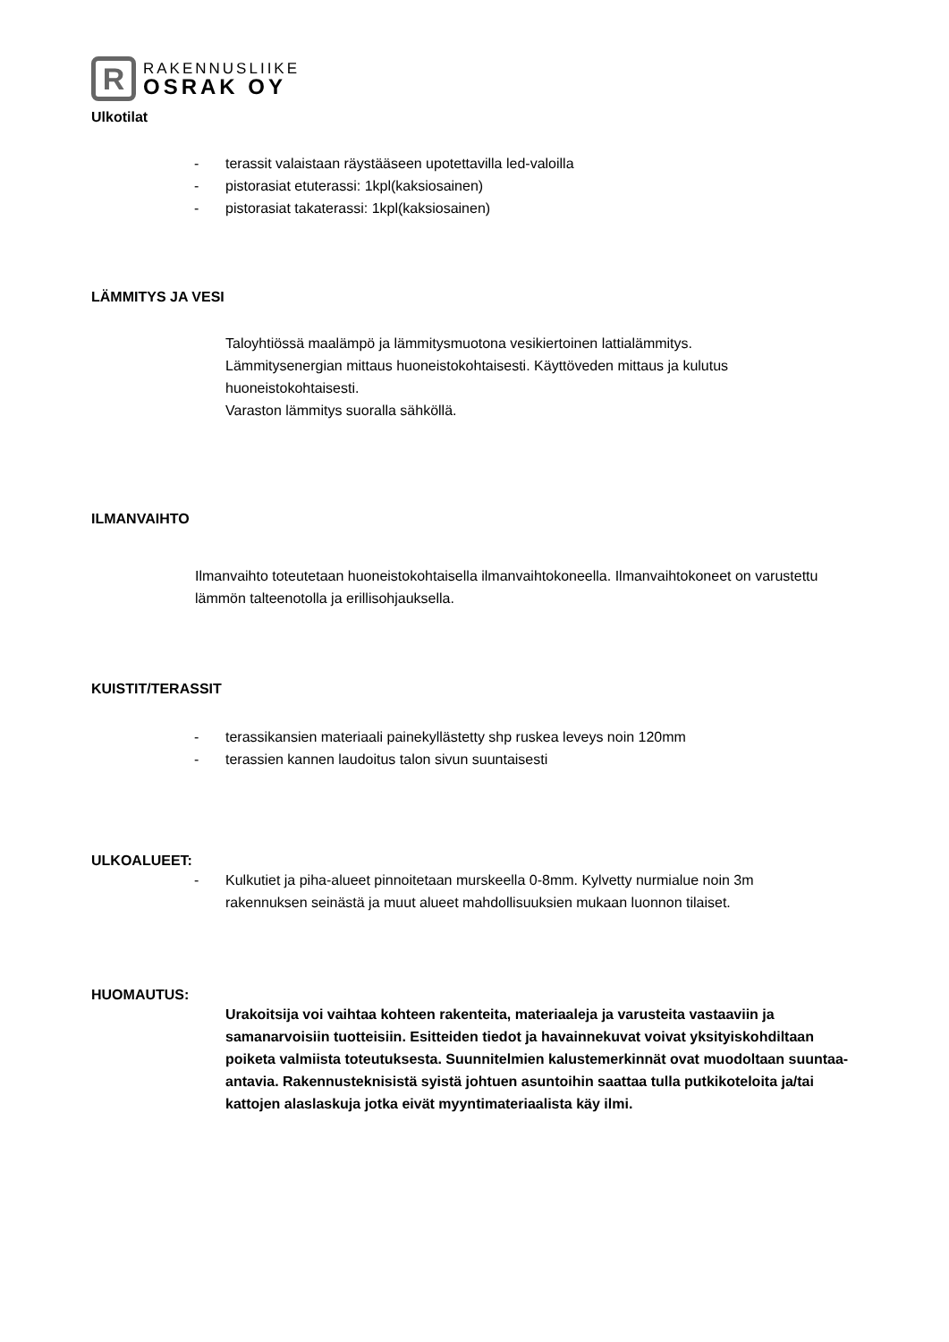R
RAKENNUSLIIKE
OSRAK OY
Ulkotilat
- terassit valaistaan räystääseen upotettavilla led-valoilla
- pistorasiat etuterassi: 1kpl(kaksiosainen)
- pistorasiat takaterassi: 1kpl(kaksiosainen)
LÄMMITYS JA VESI
Taloyhtiössä maalämpö ja lämmitysmuotona vesikiertoinen lattialämmitys. Lämmitysenergian mittaus huoneistokohtaisesti. Käyttöveden mittaus ja kulutus huoneistokohtaisesti.
Varaston lämmitys suoralla sähköllä.
ILMANVAIHTO
Ilmanvaihto toteutetaan huoneistokohtaisella ilmanvaihtokoneella. Ilmanvaihtokoneet on varustettu lämmön talteenotolla ja erillisohjauksella.
KUISTIT/TERASSIT
- terassikansien materiaali painekyllästetty shp ruskea leveys noin 120mm
- terassien kannen laudoitus talon sivun suuntaisesti
ULKOALUEET:
- Kulkutiet ja piha-alueet pinnoitetaan murskeella 0-8mm. Kylvetty nurmialue noin 3m rakennuksen seinästä ja muut alueet mahdollisuuksien mukaan luonnon tilaiset.
HUOMAUTUS:
Urakoitsija voi vaihtaa kohteen rakenteita, materiaaleja ja varusteita vastaaviin ja samanarvoisiin tuotteisiin. Esitteiden tiedot ja havainnekuvat voivat yksityiskohdiltaan poiketa valmiista toteutuksesta. Suunnitelmien kalustemerkinnät ovat muodoltaan suuntaa-antavia. Rakennusteknisistä syistä johtuen asuntoihin saattaa tulla putkikoteloita ja/tai kattojen alaslaskuja jotka eivät myyntimateriaalista käy ilmi.